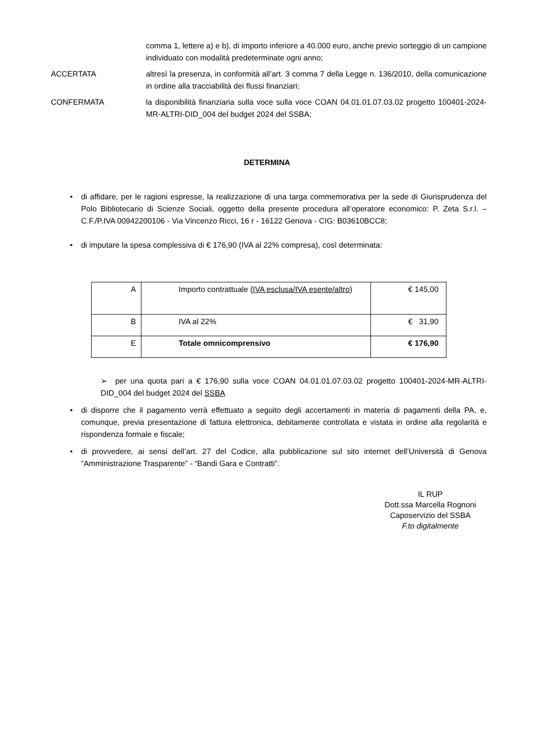comma 1, lettere a) e b), di importo inferiore a 40.000 euro, anche previo sorteggio di un campione individuato con modalità predeterminate ogni anno;
ACCERTATA altresì la presenza, in conformità all’art. 3 comma 7 della Legge n. 136/2010, della comunicazione in ordine alla tracciabilità dei flussi finanziari;
CONFERMATA la disponibilità finanziaria sulla voce sulla voce COAN 04.01.01.07.03.02 progetto 100401-2024-MR-ALTRI-DID_004 del budget 2024 del SSBA;
DETERMINA
• di affidare, per le ragioni espresse, la realizzazione di una targa commemorativa per la sede di Giurisprudenza del Polo Bibliotecario di Scienze Sociali, oggetto della presente procedura all’operatore economico: P. Zeta S.r.l. – C.F./P.IVA 00942200106 - Via Vincenzo Ricci, 16 r - 16122 Genova - CIG: B03610BCC8;
• di imputare la spesa complessiva di € 176,90 (IVA al 22% compresa), così determinata:
| A | Importo contrattuale ( IVA esclusa/IVA esente/altro ) | € 145,00 |
| B | IVA al 22% | € 31,90 |
| E | Totale omnicomprensivo | € 176,90 |
➢ per una quota pari a € 176,90 sulla voce COAN 04.01.01.07.03.02 progetto 100401-2024-MR-ALTRI-DID_004 del budget 2024 del SSBA
• di disporre che il pagamento verrà effettuato a seguito degli accertamenti in materia di pagamenti della PA, e, comunque, previa presentazione di fattura elettronica, debitamente controllata e vistata in ordine alla regolarità e rispondenza formale e fiscale;
• di provvedere, ai sensi dell’art. 27 del Codice, alla pubblicazione sul sito internet dell’Università di Genova “Amministrazione Trasparente” - “Bandi Gara e Contratti”.
IL RUP
Dott.ssa Marcella Rognoni
Caposervizio del SSBA
F.to digitalmente